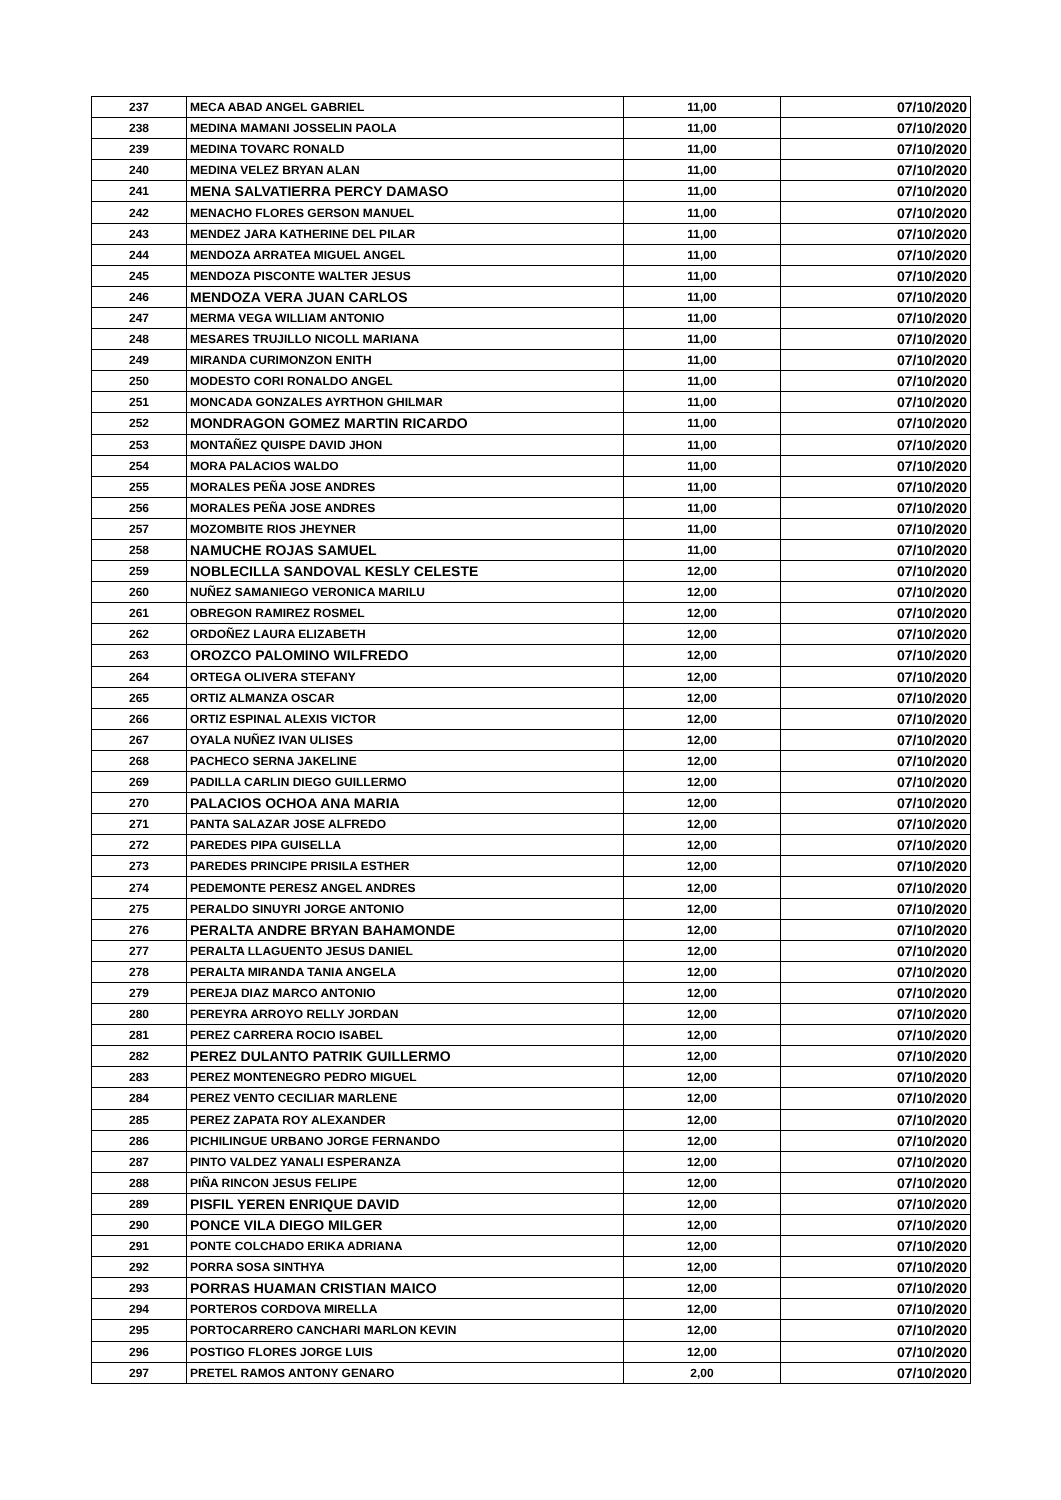| 237 | MECA ABAD ANGEL GABRIEL | 11,00 | 07/10/2020 |
| 238 | MEDINA MAMANI JOSSELIN PAOLA | 11,00 | 07/10/2020 |
| 239 | MEDINA TOVARC RONALD | 11,00 | 07/10/2020 |
| 240 | MEDINA VELEZ BRYAN ALAN | 11,00 | 07/10/2020 |
| 241 | MENA SALVATIERRA PERCY DAMASO | 11,00 | 07/10/2020 |
| 242 | MENACHO FLORES GERSON MANUEL | 11,00 | 07/10/2020 |
| 243 | MENDEZ JARA KATHERINE DEL PILAR | 11,00 | 07/10/2020 |
| 244 | MENDOZA ARRATEA MIGUEL ANGEL | 11,00 | 07/10/2020 |
| 245 | MENDOZA PISCONTE WALTER JESUS | 11,00 | 07/10/2020 |
| 246 | MENDOZA VERA JUAN CARLOS | 11,00 | 07/10/2020 |
| 247 | MERMA VEGA WILLIAM ANTONIO | 11,00 | 07/10/2020 |
| 248 | MESARES TRUJILLO NICOLL MARIANA | 11,00 | 07/10/2020 |
| 249 | MIRANDA CURIMONZON ENITH | 11,00 | 07/10/2020 |
| 250 | MODESTO CORI RONALDO ANGEL | 11,00 | 07/10/2020 |
| 251 | MONCADA GONZALES AYRTHON GHILMAR | 11,00 | 07/10/2020 |
| 252 | MONDRAGON GOMEZ MARTIN RICARDO | 11,00 | 07/10/2020 |
| 253 | MONTAÑEZ QUISPE DAVID JHON | 11,00 | 07/10/2020 |
| 254 | MORA PALACIOS WALDO | 11,00 | 07/10/2020 |
| 255 | MORALES PEÑA JOSE ANDRES | 11,00 | 07/10/2020 |
| 256 | MORALES PEÑA JOSE ANDRES | 11,00 | 07/10/2020 |
| 257 | MOZOMBITE RIOS JHEYNER | 11,00 | 07/10/2020 |
| 258 | NAMUCHE ROJAS SAMUEL | 11,00 | 07/10/2020 |
| 259 | NOBLECILLA SANDOVAL KESLY CELESTE | 12,00 | 07/10/2020 |
| 260 | NUÑEZ SAMANIEGO VERONICA MARILU | 12,00 | 07/10/2020 |
| 261 | OBREGON RAMIREZ ROSMEL | 12,00 | 07/10/2020 |
| 262 | ORDOÑEZ LAURA ELIZABETH | 12,00 | 07/10/2020 |
| 263 | OROZCO PALOMINO WILFREDO | 12,00 | 07/10/2020 |
| 264 | ORTEGA OLIVERA STEFANY | 12,00 | 07/10/2020 |
| 265 | ORTIZ ALMANZA OSCAR | 12,00 | 07/10/2020 |
| 266 | ORTIZ ESPINAL ALEXIS VICTOR | 12,00 | 07/10/2020 |
| 267 | OYALA NUÑEZ IVAN ULISES | 12,00 | 07/10/2020 |
| 268 | PACHECO SERNA JAKELINE | 12,00 | 07/10/2020 |
| 269 | PADILLA CARLIN DIEGO GUILLERMO | 12,00 | 07/10/2020 |
| 270 | PALACIOS OCHOA ANA MARIA | 12,00 | 07/10/2020 |
| 271 | PANTA SALAZAR JOSE ALFREDO | 12,00 | 07/10/2020 |
| 272 | PAREDES PIPA GUISELLA | 12,00 | 07/10/2020 |
| 273 | PAREDES PRINCIPE PRISILA ESTHER | 12,00 | 07/10/2020 |
| 274 | PEDEMONTE PERESZ ANGEL ANDRES | 12,00 | 07/10/2020 |
| 275 | PERALDO SINUYRI JORGE ANTONIO | 12,00 | 07/10/2020 |
| 276 | PERALTA ANDRE BRYAN BAHAMONDE | 12,00 | 07/10/2020 |
| 277 | PERALTA LLAGUENTO JESUS DANIEL | 12,00 | 07/10/2020 |
| 278 | PERALTA MIRANDA TANIA ANGELA | 12,00 | 07/10/2020 |
| 279 | PEREJA DIAZ MARCO ANTONIO | 12,00 | 07/10/2020 |
| 280 | PEREYRA ARROYO RELLY JORDAN | 12,00 | 07/10/2020 |
| 281 | PEREZ CARRERA ROCIO ISABEL | 12,00 | 07/10/2020 |
| 282 | PEREZ DULANTO PATRIK GUILLERMO | 12,00 | 07/10/2020 |
| 283 | PEREZ MONTENEGRO PEDRO MIGUEL | 12,00 | 07/10/2020 |
| 284 | PEREZ VENTO CECILIAR MARLENE | 12,00 | 07/10/2020 |
| 285 | PEREZ ZAPATA ROY ALEXANDER | 12,00 | 07/10/2020 |
| 286 | PICHILINGUE URBANO JORGE FERNANDO | 12,00 | 07/10/2020 |
| 287 | PINTO VALDEZ YANALI ESPERANZA | 12,00 | 07/10/2020 |
| 288 | PIÑA RINCON JESUS FELIPE | 12,00 | 07/10/2020 |
| 289 | PISFIL YEREN ENRIQUE DAVID | 12,00 | 07/10/2020 |
| 290 | PONCE VILA DIEGO MILGER | 12,00 | 07/10/2020 |
| 291 | PONTE COLCHADO ERIKA ADRIANA | 12,00 | 07/10/2020 |
| 292 | PORRA SOSA SINTHYA | 12,00 | 07/10/2020 |
| 293 | PORRAS HUAMAN CRISTIAN MAICO | 12,00 | 07/10/2020 |
| 294 | PORTEROS CORDOVA MIRELLA | 12,00 | 07/10/2020 |
| 295 | PORTOCARRERO CANCHARI MARLON KEVIN | 12,00 | 07/10/2020 |
| 296 | POSTIGO FLORES JORGE LUIS | 12,00 | 07/10/2020 |
| 297 | PRETEL RAMOS ANTONY GENARO | 2,00 | 07/10/2020 |